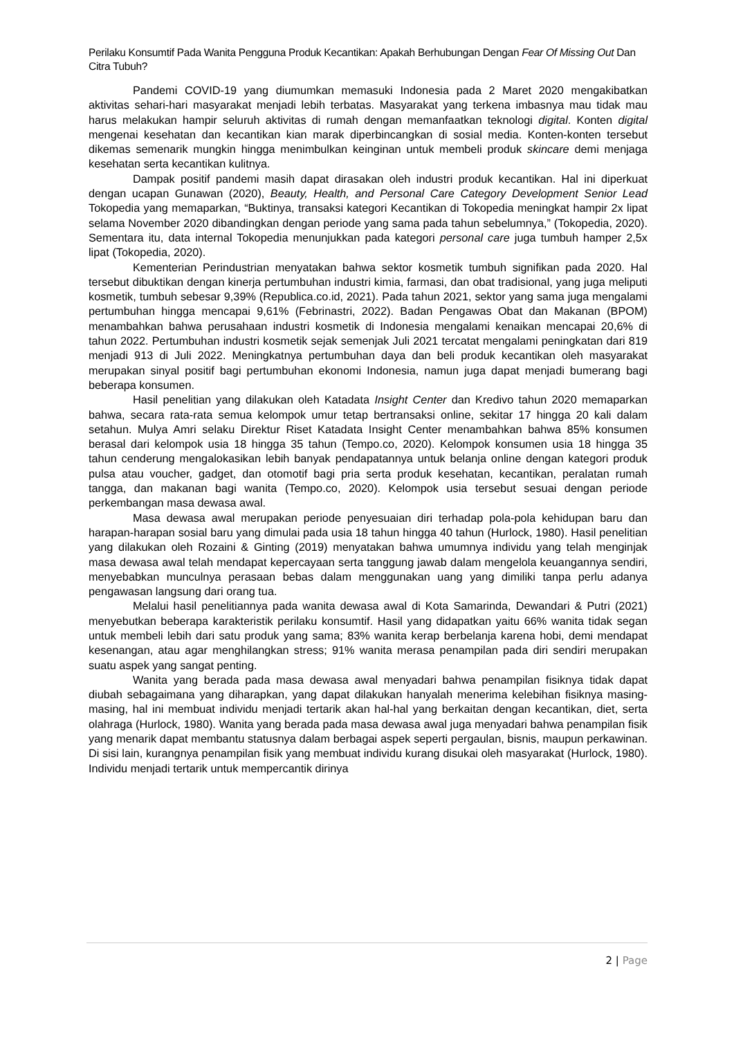Perilaku Konsumtif Pada Wanita Pengguna Produk Kecantikan: Apakah Berhubungan Dengan Fear Of Missing Out Dan Citra Tubuh?
Pandemi COVID-19 yang diumumkan memasuki Indonesia pada 2 Maret 2020 mengakibatkan aktivitas sehari-hari masyarakat menjadi lebih terbatas. Masyarakat yang terkena imbasnya mau tidak mau harus melakukan hampir seluruh aktivitas di rumah dengan memanfaatkan teknologi digital. Konten digital mengenai kesehatan dan kecantikan kian marak diperbincangkan di sosial media. Konten-konten tersebut dikemas semenarik mungkin hingga menimbulkan keinginan untuk membeli produk skincare demi menjaga kesehatan serta kecantikan kulitnya.
Dampak positif pandemi masih dapat dirasakan oleh industri produk kecantikan. Hal ini diperkuat dengan ucapan Gunawan (2020), Beauty, Health, and Personal Care Category Development Senior Lead Tokopedia yang memaparkan, “Buktinya, transaksi kategori Kecantikan di Tokopedia meningkat hampir 2x lipat selama November 2020 dibandingkan dengan periode yang sama pada tahun sebelumnya,” (Tokopedia, 2020). Sementara itu, data internal Tokopedia menunjukkan pada kategori personal care juga tumbuh hamper 2,5x lipat (Tokopedia, 2020).
Kementerian Perindustrian menyatakan bahwa sektor kosmetik tumbuh signifikan pada 2020. Hal tersebut dibuktikan dengan kinerja pertumbuhan industri kimia, farmasi, dan obat tradisional, yang juga meliputi kosmetik, tumbuh sebesar 9,39% (Republica.co.id, 2021). Pada tahun 2021, sektor yang sama juga mengalami pertumbuhan hingga mencapai 9,61% (Febrinastri, 2022). Badan Pengawas Obat dan Makanan (BPOM) menambahkan bahwa perusahaan industri kosmetik di Indonesia mengalami kenaikan mencapai 20,6% di tahun 2022. Pertumbuhan industri kosmetik sejak semenjak Juli 2021 tercatat mengalami peningkatan dari 819 menjadi 913 di Juli 2022. Meningkatnya pertumbuhan daya dan beli produk kecantikan oleh masyarakat merupakan sinyal positif bagi pertumbuhan ekonomi Indonesia, namun juga dapat menjadi bumerang bagi beberapa konsumen.
Hasil penelitian yang dilakukan oleh Katadata Insight Center dan Kredivo tahun 2020 memaparkan bahwa, secara rata-rata semua kelompok umur tetap bertransaksi online, sekitar 17 hingga 20 kali dalam setahun. Mulya Amri selaku Direktur Riset Katadata Insight Center menambahkan bahwa 85% konsumen berasal dari kelompok usia 18 hingga 35 tahun (Tempo.co, 2020). Kelompok konsumen usia 18 hingga 35 tahun cenderung mengalokasikan lebih banyak pendapatannya untuk belanja online dengan kategori produk pulsa atau voucher, gadget, dan otomotif bagi pria serta produk kesehatan, kecantikan, peralatan rumah tangga, dan makanan bagi wanita (Tempo.co, 2020). Kelompok usia tersebut sesuai dengan periode perkembangan masa dewasa awal.
Masa dewasa awal merupakan periode penyesuaian diri terhadap pola-pola kehidupan baru dan harapan-harapan sosial baru yang dimulai pada usia 18 tahun hingga 40 tahun (Hurlock, 1980). Hasil penelitian yang dilakukan oleh Rozaini & Ginting (2019) menyatakan bahwa umumnya individu yang telah menginjak masa dewasa awal telah mendapat kepercayaan serta tanggung jawab dalam mengelola keuangannya sendiri, menyebabkan munculnya perasaan bebas dalam menggunakan uang yang dimiliki tanpa perlu adanya pengawasan langsung dari orang tua.
Melalui hasil penelitiannya pada wanita dewasa awal di Kota Samarinda, Dewandari & Putri (2021) menyebutkan beberapa karakteristik perilaku konsumtif. Hasil yang didapatkan yaitu 66% wanita tidak segan untuk membeli lebih dari satu produk yang sama; 83% wanita kerap berbelanja karena hobi, demi mendapat kesenangan, atau agar menghilangkan stress; 91% wanita merasa penampilan pada diri sendiri merupakan suatu aspek yang sangat penting.
Wanita yang berada pada masa dewasa awal menyadari bahwa penampilan fisiknya tidak dapat diubah sebagaimana yang diharapkan, yang dapat dilakukan hanyalah menerima kelebihan fisiknya masing-masing, hal ini membuat individu menjadi tertarik akan hal-hal yang berkaitan dengan kecantikan, diet, serta olahraga (Hurlock, 1980). Wanita yang berada pada masa dewasa awal juga menyadari bahwa penampilan fisik yang menarik dapat membantu statusnya dalam berbagai aspek seperti pergaulan, bisnis, maupun perkawinan. Di sisi lain, kurangnya penampilan fisik yang membuat individu kurang disukai oleh masyarakat (Hurlock, 1980). Individu menjadi tertarik untuk mempercantik dirinya
2 | Page